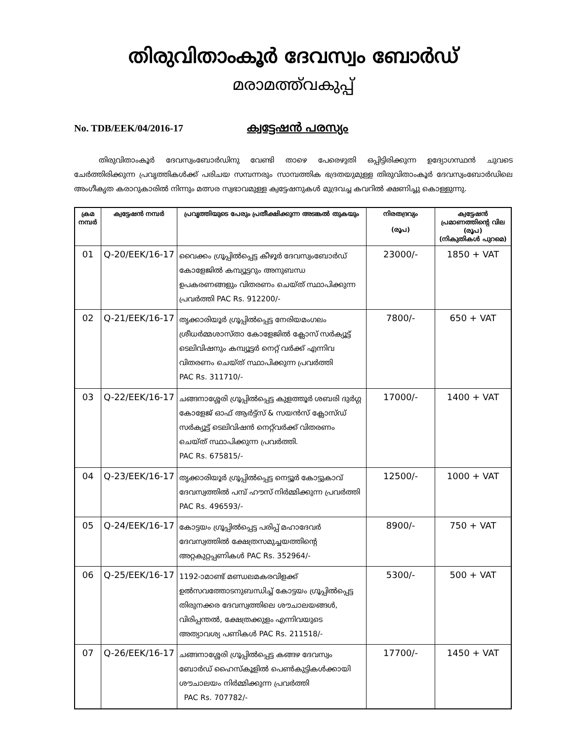തിരുവിതാംകൂർ ദേവസ്വം ബോർഡ്
മരാമത്ത്‌വകുപ്പ്
No. TDB/EEK/04/2016-17 ക്വട്ടേഷൻ പരസ്യം
തിരുവിതാംകൂർ ദേവസ്വംബോർഡിനു വേണ്ടി താഴെ പേരെഴുതി ഒപ്പിട്ടിരിക്കുന്ന ഉദ്യോഗസ്ഥൻ ചുവടെ ചേർത്തിരിക്കുന്ന പ്രവൃത്തികൾക്ക് പരിചയ സമ്പന്നരും സാമ്പത്തിക ഭദ്രതയുമുള്ള തിരുവിതാംകൂർ ദേവസ്വംബോർഡിലെ അംഗീകൃത കരാറുകാരിൽ നിന്നും മത്സര സ്വഭാവമുള്ള ക്വട്ടേഷനുകൾ മുദ്രവച്ച കവറിൽ ക്ഷണിച്ചു കൊള്ളുന്നു.
| ക്രമ നമ്പർ | ക്വട്ടേഷൻ നമ്പർ | പ്രവൃത്തിയുടെ പേരും പ്രതീക്ഷിക്കുന്ന അടങ്കൽ തുകയും | നിരതദ്രവ്യം (രൂപ) | ക്വട്ടേഷൻ പ്രമാണത്തിന്റെ വില (രൂപ) (നികുതികൾ പുറമെ) |
| --- | --- | --- | --- | --- |
| 01 | Q-20/EEK/16-17 | വൈക്കം ഗ്രൂപ്പിൽപ്പെട്ട കീഴൂർ ദേവസ്വംബോർഡ് കോളേജിൽ കമ്പ്യൂട്ടറും അനുബന്ധ ഉപകരണങ്ങളും വിതരണം ചെയ്ത് സ്ഥാപിക്കുന്ന പ്രവർത്തി PAC Rs. 912200/- | 23000/- | 1850 + VAT |
| 02 | Q-21/EEK/16-17 | തൃക്കാരിയൂർ ഗ്രൂപ്പിൽപ്പെട്ട നേരിയമംഗലം ശ്രീധർമ്മശാസ്താ കോളേജിൽ ക്ലോസ് സർക്യൂട്ട് ടെലിവിഷനും കമ്പ്യൂട്ടർ നെറ്റ് വർക്ക് എന്നിവ വിതരണം ചെയ്ത് സ്ഥാപിക്കുന്ന പ്രവർത്തി PAC Rs. 311710/- | 7800/- | 650 + VAT |
| 03 | Q-22/EEK/16-17 | ചങ്ങനാശ്ശേരി ഗ്രൂപ്പിൽപ്പെട്ട കുളത്തൂർ ശബരി ദുർഗ്ഗ കോളേജ് ഓഫ് ആർട്ട്സ് & സയൻസ് ക്ലോസ്ഡ് സർക്യൂട്ട് ടെലിവിഷൻ നെറ്റ്‌വർക്ക് വിതരണം ചെയ്ത് സ്ഥാപിക്കുന്ന പ്രവർത്തി. PAC Rs. 675815/- | 17000/- | 1400 + VAT |
| 04 | Q-23/EEK/16-17 | തൃക്കാരിയൂർ ഗ്രൂപ്പിൽപ്പെട്ട നെട്ടൂർ കോട്ടുകാവ് ദേവസ്വത്തിൽ പമ്പ് ഹൗസ് നിർമ്മിക്കുന്ന പ്രവർത്തി PAC Rs. 496593/- | 12500/- | 1000 + VAT |
| 05 | Q-24/EEK/16-17 | കോട്ടയം ഗ്രൂപ്പിൽപ്പെട്ട പരിപ്പ് മഹാദേവർ ദേവസ്വത്തിൽ ക്ഷേത്രസമുച്ചയത്തിന്റെ അറ്റകുറ്റപ്പണികൾ PAC Rs. 352964/- | 8900/- | 750 + VAT |
| 06 | Q-25/EEK/16-17 | 1192-ാമാണ്ട് മണ്ഡലമകരവിളക്ക് ഉൽസവത്തോടനുബന്ധിച്ച് കോട്ടയം ഗ്രൂപ്പിൽപ്പെട്ട തിരുനക്കര ദേവസ്വത്തിലെ ശൗചാലയങ്ങൾ, വിരിപ്പന്തൽ, ക്ഷേത്രക്കുളം എന്നിവയുടെ അത്യാവശ്യ പണികൾ PAC Rs. 211518/- | 5300/- | 500 + VAT |
| 07 | Q-26/EEK/16-17 | ചങ്ങനാശ്ശേരി ഗ്രൂപ്പിൽപ്പെട്ട കങ്ങഴ ദേവസ്വം ബോർഡ് ഹൈസ്കൂളിൽ പെൺകുട്ടികൾക്കായി ശൗചാലയം നിർമ്മിക്കുന്ന പ്രവർത്തി PAC Rs. 707782/- | 17700/- | 1450 + VAT |